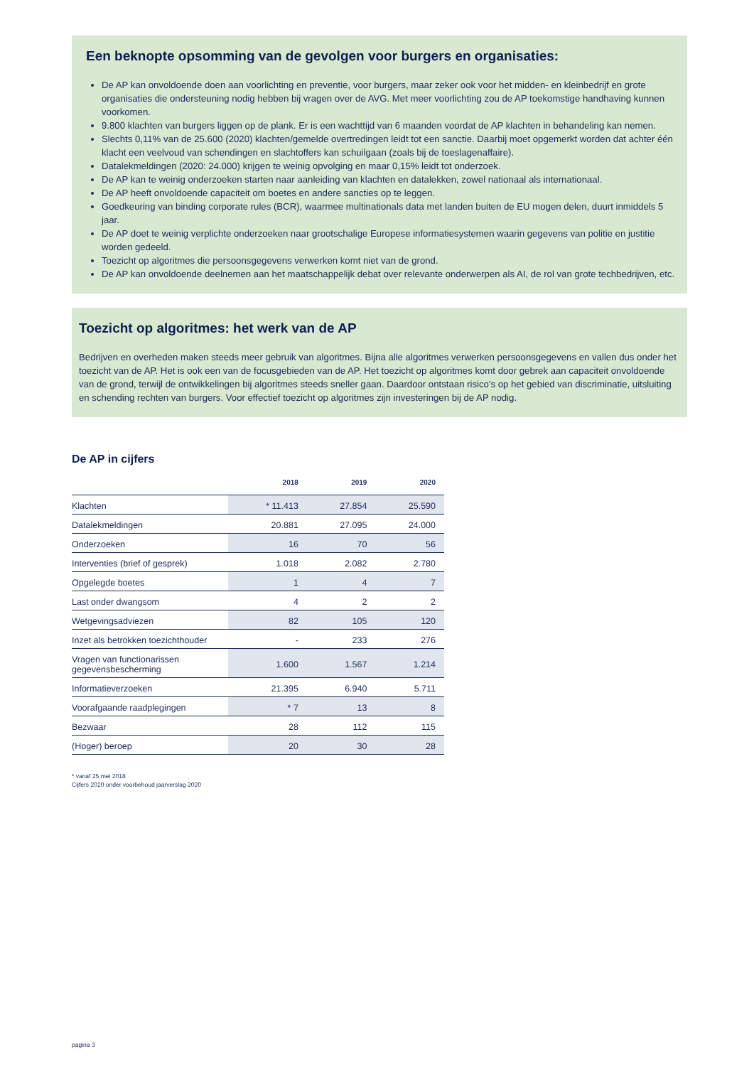Een beknopte opsomming van de gevolgen voor burgers en organisaties:
De AP kan onvoldoende doen aan voorlichting en preventie, voor burgers, maar zeker ook voor het midden- en kleinbedrijf en grote organisaties die ondersteuning nodig hebben bij vragen over de AVG. Met meer voorlichting zou de AP toekomstige handhaving kunnen voorkomen.
9.800 klachten van burgers liggen op de plank. Er is een wachttijd van 6 maanden voordat de AP klachten in behandeling kan nemen.
Slechts 0,11% van de 25.600 (2020) klachten/gemelde overtredingen leidt tot een sanctie. Daarbij moet opgemerkt worden dat achter één klacht een veelvoud van schendingen en slachtoffers kan schuilgaan (zoals bij de toeslagenaffaire).
Datalekmeldingen (2020: 24.000) krijgen te weinig opvolging en maar 0,15% leidt tot onderzoek.
De AP kan te weinig onderzoeken starten naar aanleiding van klachten en datalekken, zowel nationaal als internationaal.
De AP heeft onvoldoende capaciteit om boetes en andere sancties op te leggen.
Goedkeuring van binding corporate rules (BCR), waarmee multinationals data met landen buiten de EU mogen delen, duurt inmiddels 5 jaar.
De AP doet te weinig verplichte onderzoeken naar grootschalige Europese informatiesystemen waarin gegevens van politie en justitie worden gedeeld.
Toezicht op algoritmes die persoonsgegevens verwerken komt niet van de grond.
De AP kan onvoldoende deelnemen aan het maatschappelijk debat over relevante onderwerpen als AI, de rol van grote techbedrijven, etc.
Toezicht op algoritmes: het werk van de AP
Bedrijven en overheden maken steeds meer gebruik van algoritmes. Bijna alle algoritmes verwerken persoonsgegevens en vallen dus onder het toezicht van de AP. Het is ook een van de focusgebieden van de AP. Het toezicht op algoritmes komt door gebrek aan capaciteit onvoldoende van de grond, terwijl de ontwikkelingen bij algoritmes steeds sneller gaan. Daardoor ontstaan risico's op het gebied van discriminatie, uitsluiting en schending rechten van burgers. Voor effectief toezicht op algoritmes zijn investeringen bij de AP nodig.
De AP in cijfers
| | 2018 | 2019 | 2020 |
| --- | --- | --- | --- |
| Klachten | * 11.413 | 27.854 | 25.590 |
| Datalekmeldingen | 20.881 | 27.095 | 24.000 |
| Onderzoeken | 16 | 70 | 56 |
| Interventies (brief of gesprek) | 1.018 | 2.082 | 2.780 |
| Opgelegde boetes | 1 | 4 | 7 |
| Last onder dwangsom | 4 | 2 | 2 |
| Wetgevingsadviezen | 82 | 105 | 120 |
| Inzet als betrokken toezichthouder | - | 233 | 276 |
| Vragen van functionarissen gegevensbescherming | 1.600 | 1.567 | 1.214 |
| Informatieverzoeken | 21.395 | 6.940 | 5.711 |
| Voorafgaande raadplegingen | * 7 | 13 | 8 |
| Bezwaar | 28 | 112 | 115 |
| (Hoger) beroep | 20 | 30 | 28 |
* vanaf 25 mei 2018
Cijfers 2020 onder voorbehoud jaarverslag 2020
pagina 3